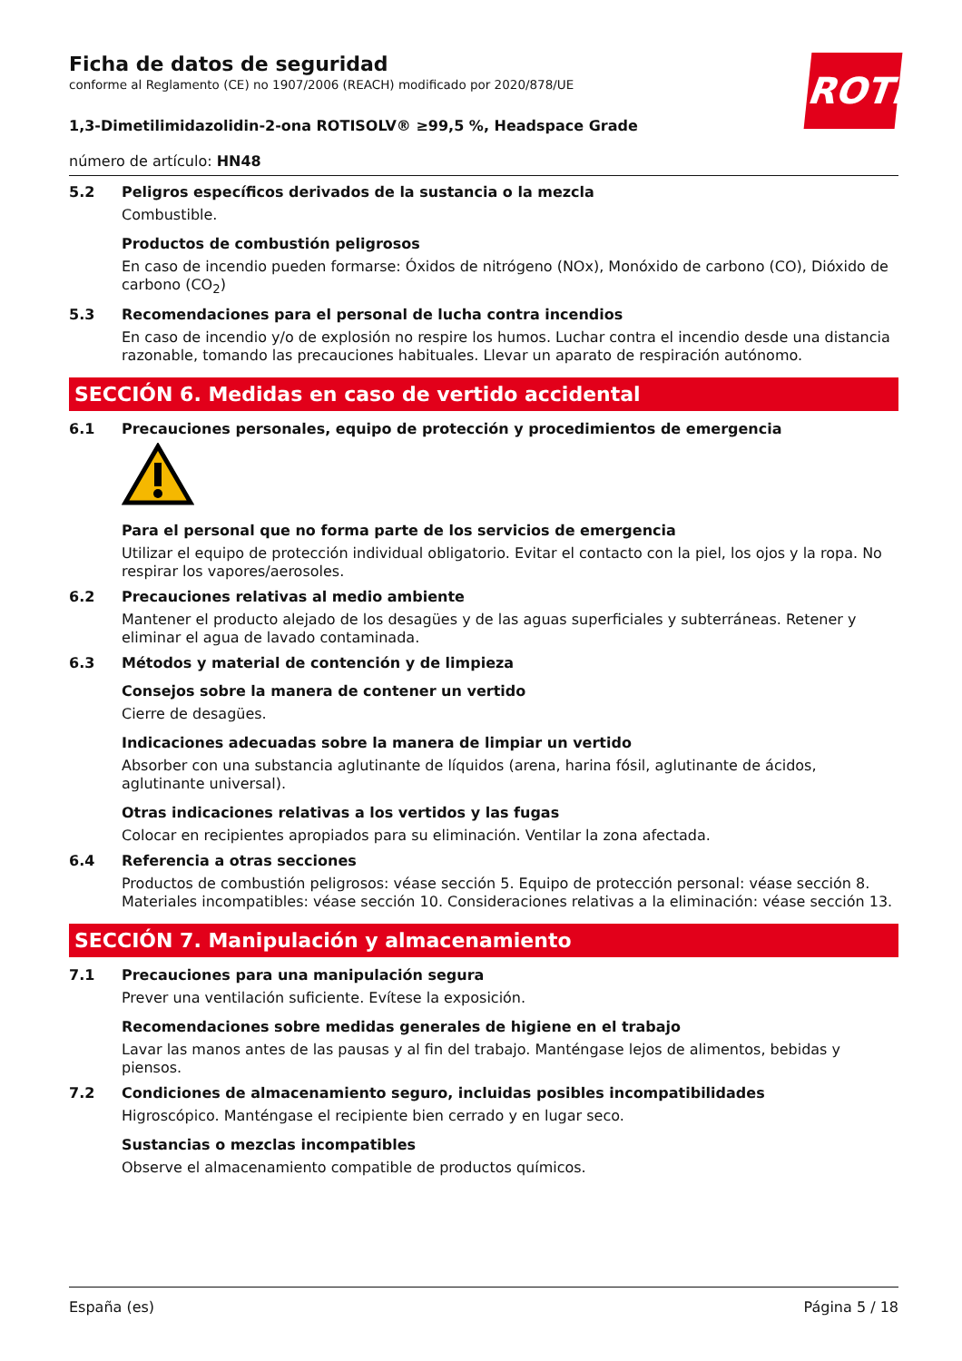ROTH
Ficha de datos de seguridad
conforme al Reglamento (CE) no 1907/2006 (REACH) modificado por 2020/878/UE
1,3-Dimetilimidazolidin-2-ona ROTISOLV® ≥99,5 %, Headspace Grade
número de artículo: HN48
5.2 Peligros específicos derivados de la sustancia o la mezcla
Combustible.
Productos de combustión peligrosos
En caso de incendio pueden formarse: Óxidos de nitrógeno (NOx), Monóxido de carbono (CO), Dióxido de carbono (CO<sub>2</sub>)
5.3 Recomendaciones para el personal de lucha contra incendios
En caso de incendio y/o de explosión no respire los humos. Luchar contra el incendio desde una distancia razonable, tomando las precauciones habituales. Llevar un aparato de respiración autónomo.
SECCIÓN 6. Medidas en caso de vertido accidental
6.1 Precauciones personales, equipo de protección y procedimientos de emergencia
Para el personal que no forma parte de los servicios de emergencia
Utilizar el equipo de protección individual obligatorio. Evitar el contacto con la piel, los ojos y la ropa. No respirar los vapores/aerosoles.
6.2 Precauciones relativas al medio ambiente
Mantener el producto alejado de los desagües y de las aguas superficiales y subterráneas. Retener y eliminar el agua de lavado contaminada.
6.3 Métodos y material de contención y de limpieza
Consejos sobre la manera de contener un vertido
Cierre de desagües.
Indicaciones adecuadas sobre la manera de limpiar un vertido
Absorber con una substancia aglutinante de líquidos (arena, harina fósil, aglutinante de ácidos, aglutinante universal).
Otras indicaciones relativas a los vertidos y las fugas
Colocar en recipientes apropiados para su eliminación. Ventilar la zona afectada.
6.4 Referencia a otras secciones
Productos de combustión peligrosos: véase sección 5. Equipo de protección personal: véase sección 8. Materiales incompatibles: véase sección 10. Consideraciones relativas a la eliminación: véase sección 13.
SECCIÓN 7. Manipulación y almacenamiento
7.1 Precauciones para una manipulación segura
Prever una ventilación suficiente. Evítese la exposición.
Recomendaciones sobre medidas generales de higiene en el trabajo
Lavar las manos antes de las pausas y al fin del trabajo. Manténgase lejos de alimentos, bebidas y piensos.
7.2 Condiciones de almacenamiento seguro, incluidas posibles incompatibilidades
Higroscópico. Manténgase el recipiente bien cerrado y en lugar seco.
Sustancias o mezclas incompatibles
Observe el almacenamiento compatible de productos químicos.
España (es) Página 5 / 18